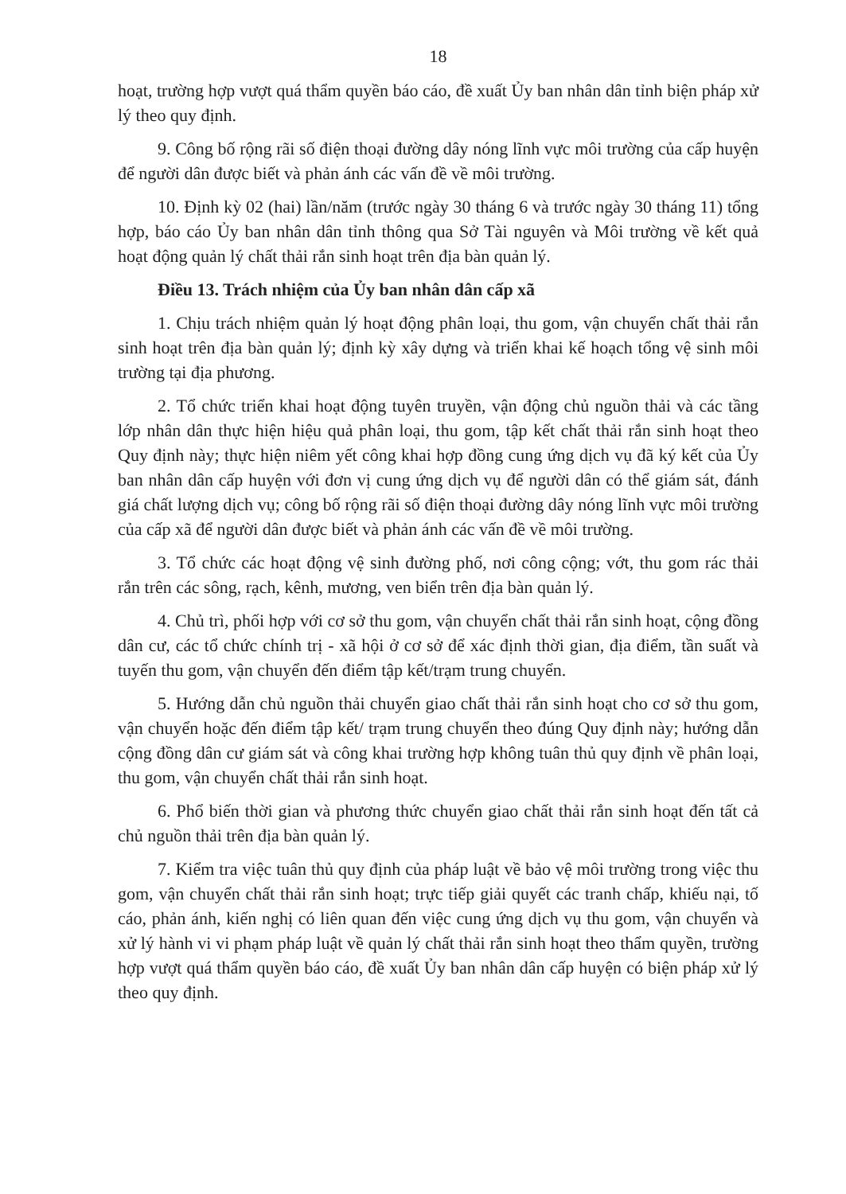18
hoạt, trường hợp vượt quá thẩm quyền báo cáo, đề xuất Ủy ban nhân dân tỉnh biện pháp xử lý theo quy định.
9. Công bố rộng rãi số điện thoại đường dây nóng lĩnh vực môi trường của cấp huyện để người dân được biết và phản ánh các vấn đề về môi trường.
10. Định kỳ 02 (hai) lần/năm (trước ngày 30 tháng 6 và trước ngày 30 tháng 11) tổng hợp, báo cáo Ủy ban nhân dân tỉnh thông qua Sở Tài nguyên và Môi trường về kết quả hoạt động quản lý chất thải rắn sinh hoạt trên địa bàn quản lý.
Điều 13. Trách nhiệm của Ủy ban nhân dân cấp xã
1. Chịu trách nhiệm quản lý hoạt động phân loại, thu gom, vận chuyển chất thải rắn sinh hoạt trên địa bàn quản lý; định kỳ xây dựng và triển khai kế hoạch tổng vệ sinh môi trường tại địa phương.
2. Tổ chức triển khai hoạt động tuyên truyền, vận động chủ nguồn thải và các tầng lớp nhân dân thực hiện hiệu quả phân loại, thu gom, tập kết chất thải rắn sinh hoạt theo Quy định này; thực hiện niêm yết công khai hợp đồng cung ứng dịch vụ đã ký kết của Ủy ban nhân dân cấp huyện với đơn vị cung ứng dịch vụ để người dân có thể giám sát, đánh giá chất lượng dịch vụ; công bố rộng rãi số điện thoại đường dây nóng lĩnh vực môi trường của cấp xã để người dân được biết và phản ánh các vấn đề về môi trường.
3. Tổ chức các hoạt động vệ sinh đường phố, nơi công cộng; vớt, thu gom rác thải rắn trên các sông, rạch, kênh, mương, ven biển trên địa bàn quản lý.
4. Chủ trì, phối hợp với cơ sở thu gom, vận chuyển chất thải rắn sinh hoạt, cộng đồng dân cư, các tổ chức chính trị - xã hội ở cơ sở để xác định thời gian, địa điểm, tần suất và tuyến thu gom, vận chuyển đến điểm tập kết/trạm trung chuyển.
5. Hướng dẫn chủ nguồn thải chuyển giao chất thải rắn sinh hoạt cho cơ sở thu gom, vận chuyển hoặc đến điểm tập kết/ trạm trung chuyển theo đúng Quy định này; hướng dẫn cộng đồng dân cư giám sát và công khai trường hợp không tuân thủ quy định về phân loại, thu gom, vận chuyển chất thải rắn sinh hoạt.
6. Phổ biến thời gian và phương thức chuyển giao chất thải rắn sinh hoạt đến tất cả chủ nguồn thải trên địa bàn quản lý.
7. Kiểm tra việc tuân thủ quy định của pháp luật về bảo vệ môi trường trong việc thu gom, vận chuyển chất thải rắn sinh hoạt; trực tiếp giải quyết các tranh chấp, khiếu nại, tố cáo, phản ánh, kiến nghị có liên quan đến việc cung ứng dịch vụ thu gom, vận chuyển và xử lý hành vi vi phạm pháp luật về quản lý chất thải rắn sinh hoạt theo thẩm quyền, trường hợp vượt quá thẩm quyền báo cáo, đề xuất Ủy ban nhân dân cấp huyện có biện pháp xử lý theo quy định.